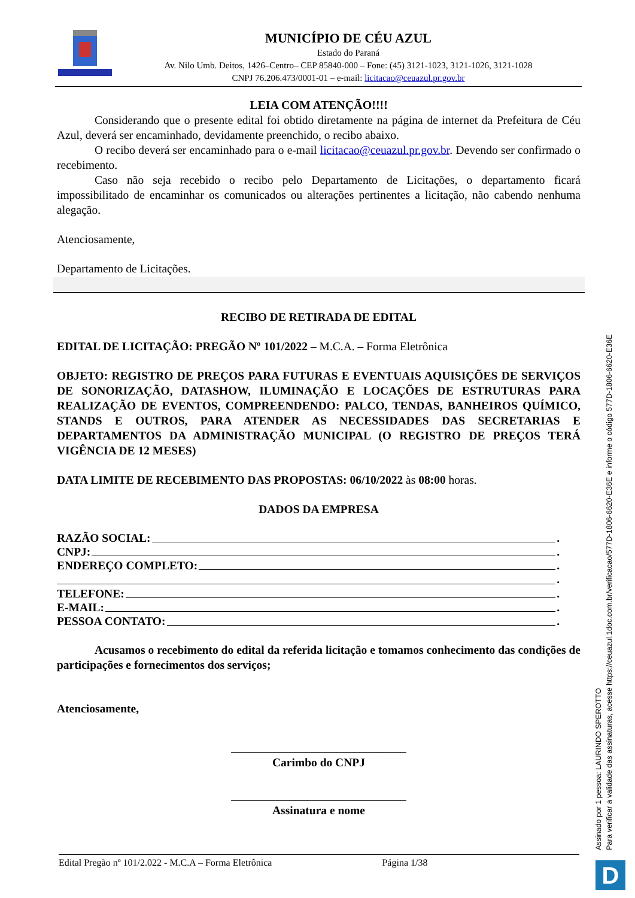MUNICÍPIO DE CÉU AZUL
Estado do Paraná
Av. Nilo Umb. Deitos, 1426–Centro– CEP 85840-000 – Fone: (45) 3121-1023, 3121-1026, 3121-1028
CNPJ 76.206.473/0001-01 – e-mail: licitacao@ceuazul.pr.gov.br
LEIA COM ATENÇÃO!!!!
Considerando que o presente edital foi obtido diretamente na página de internet da Prefeitura de Céu Azul, deverá ser encaminhado, devidamente preenchido, o recibo abaixo.
O recibo deverá ser encaminhado para o e-mail licitacao@ceuazul.pr.gov.br. Devendo ser confirmado o recebimento.
Caso não seja recebido o recibo pelo Departamento de Licitações, o departamento ficará impossibilitado de encaminhar os comunicados ou alterações pertinentes a licitação, não cabendo nenhuma alegação.
Atenciosamente,
Departamento de Licitações.
RECIBO DE RETIRADA DE EDITAL
EDITAL DE LICITAÇÃO: PREGÃO Nº 101/2022 – M.C.A. – Forma Eletrônica
OBJETO: REGISTRO DE PREÇOS PARA FUTURAS E EVENTUAIS AQUISIÇÕES DE SERVIÇOS DE SONORIZAÇÃO, DATASHOW, ILUMINAÇÃO E LOCAÇÕES DE ESTRUTURAS PARA REALIZAÇÃO DE EVENTOS, COMPREENDENDO: PALCO, TENDAS, BANHEIROS QUÍMICO, STANDS E OUTROS, PARA ATENDER AS NECESSIDADES DAS SECRETARIAS E DEPARTAMENTOS DA ADMINISTRAÇÃO MUNICIPAL (O REGISTRO DE PREÇOS TERÁ VIGÊNCIA DE 12 MESES)
DATA LIMITE DE RECEBIMENTO DAS PROPOSTAS: 06/10/2022 às 08:00 horas.
DADOS DA EMPRESA
RAZÃO SOCIAL: .
CNPJ: .
ENDEREÇO COMPLETO: .
.
TELEFONE: .
E-MAIL: .
PESSOA CONTATO: .
Acusamos o recebimento do edital da referida licitação e tomamos conhecimento das condições de participações e fornecimentos dos serviços;
Atenciosamente,
______________________________
Carimbo do CNPJ
______________________________
Assinatura e nome
Assinado por 1 pessoa: LAURINDO SPEROTTO
Para verificar a validade das assinaturas, acesse https://ceuazul.1doc.com.br/verificacao/577D-1806-6620-E36E e informe o código 577D-1806-6620-E36E
Edital Pregão nº 101/2.022 - M.C.A – Forma Eletrônica Página 1/38
D